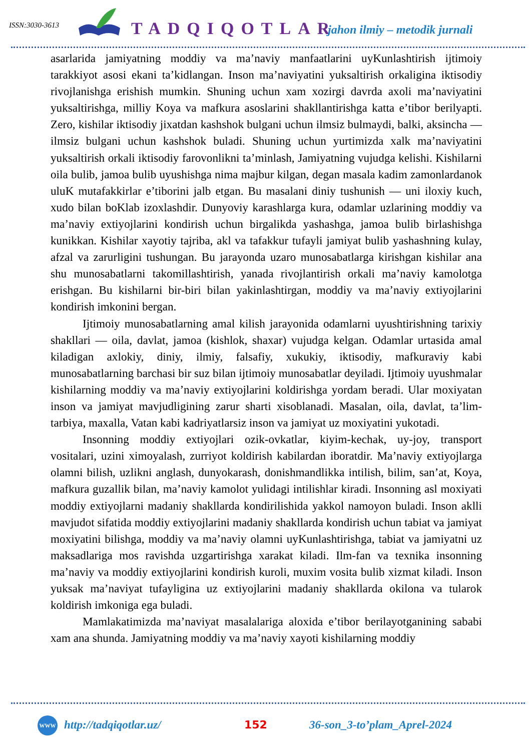ISSN:3030-3613 TADQIQOTLAR jahon ilmiy – metodik jurnali
asarlarida jamiyatning moddiy va ma’naviy manfaatlarini uyKunlashtirish ijtimoiy tarakkiyot asosi ekani ta’kidlangan. Inson ma’naviyatini yuksaltirish orkaligina iktisodiy rivojlanishga erishish mumkin. Shuning uchun xam xozirgi davrda axoli ma’naviyatini yuksaltirishga, milliy Koya va mafkura asoslarini shakllantirishga katta e’tibor berilyapti. Zero, kishilar iktisodiy jixatdan kashshok bulgani uchun ilmsiz bulmaydi, balki, aksincha — ilmsiz bulgani uchun kashshok buladi. Shuning uchun yurtimizda xalk ma’naviyatini yuksaltirish orkali iktisodiy farovonlikni ta’minlash, Jamiyatning vujudga kelishi. Kishilarni oila bulib, jamoa bulib uyushishga nima majbur kilgan, degan masala kadim zamonlardanok uluK mutafakkirlar e’tiborini jalb etgan. Bu masalani diniy tushunish — uni iloxiy kuch, xudo bilan boKlab izoxlashdir. Dunyoviy karashlarga kura, odamlar uzlarining moddiy va ma’naviy extiyojlarini kondirish uchun birgalikda yashashga, jamoa bulib birlashishga kunikkan. Kishilar xayotiy tajriba, akl va tafakkur tufayli jamiyat bulib yashashning kulay, afzal va zarurligini tushungan. Bu jarayonda uzaro munosabatlarga kirishgan kishilar ana shu munosabatlarni takomillashtirish, yanada rivojlantirish orkali ma’naviy kamolotga erishgan. Bu kishilarni bir-biri bilan yakinlashtirgan, moddiy va ma’naviy extiyojlarini kondirish imkonini bergan.
Ijtimoiy munosabatlarning amal kilish jarayonida odamlarni uyushtirishning tarixiy shakllari — oila, davlat, jamoa (kishlok, shaxar) vujudga kelgan. Odamlar urtasida amal kiladigan axlokiy, diniy, ilmiy, falsafiy, xukukiy, iktisodiy, mafkuraviy kabi munosabatlarning barchasi bir suz bilan ijtimoiy munosabatlar deyiladi. Ijtimoiy uyushmalar kishilarning moddiy va ma’naviy extiyojlarini koldirishga yordam beradi. Ular moxiyatan inson va jamiyat mavjudligining zarur sharti xisoblanadi. Masalan, oila, davlat, ta’lim-tarbiya, maxalla, Vatan kabi kadriyatlarsiz inson va jamiyat uz moxiyatini yukotadi.
Insonning moddiy extiyojlari ozik-ovkatlar, kiyim-kechak, uy-joy, transport vositalari, uzini ximoyalash, zurriyot koldirish kabilardan iboratdir. Ma’naviy extiyojlarga olamni bilish, uzlikni anglash, dunyokarash, donishmandlikka intilish, bilim, san’at, Koya, mafkura guzallik bilan, ma’naviy kamolot yulidagi intilishlar kiradi. Insonning asl moxiyati moddiy extiyojlarni madaniy shakllarda kondirilishida yakkol namoyon buladi. Inson aklli mavjudot sifatida moddiy extiyojlarini madaniy shakllarda kondirish uchun tabiat va jamiyat moxiyatini bilishga, moddiy va ma’naviy olamni uyKunlashtirishga, tabiat va jamiyatni uz maksadlariga mos ravishda uzgartirishga xarakat kiladi. Ilm-fan va texnika insonning ma’naviy va moddiy extiyojlarini kondirish kuroli, muxim vosita bulib xizmat kiladi. Inson yuksak ma’naviyat tufayligina uz extiyojlarini madaniy shakllarda okilona va tularok koldirish imkoniga ega buladi.
Mamlakatimizda ma’naviyat masalalariga aloxida e’tibor berilayotganining sababi xam ana shunda. Jamiyatning moddiy va ma’naviy xayoti kishilarning moddiy
WWW http://tadqiqotlar.uz/ 152 36-son_3-to’plam_Aprel-2024